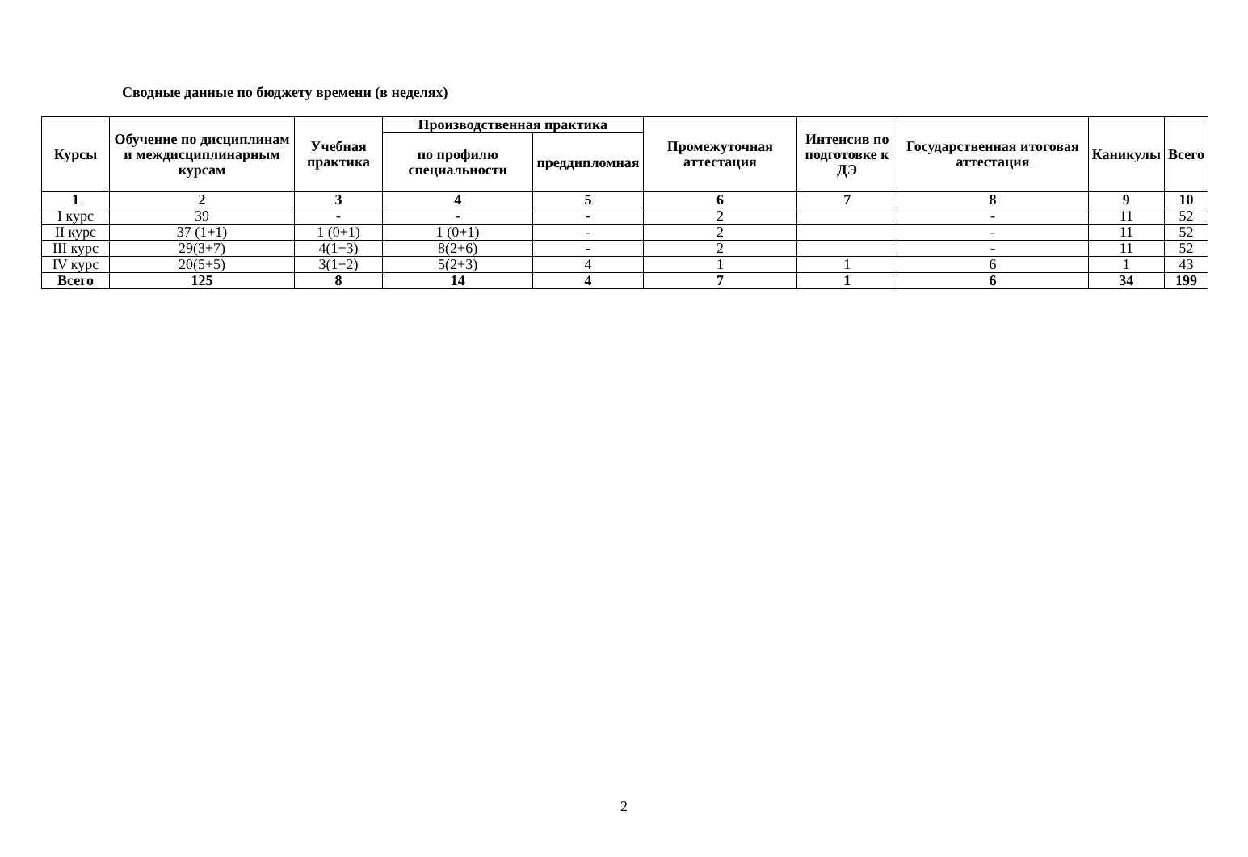Сводные данные по бюджету времени (в неделях)
| Курсы | Обучение по дисциплинам и междисциплинарным курсам | Учебная практика | Производственная практика | | Промежуточная аттестация | Интенсив по подготовке к ДЭ | Государственная итоговая аттестация | Каникулы | Всего |
| --- | --- | --- | --- | --- | --- | --- | --- | --- | --- |
| | | | по профилю специальности | преддипломная | | | | | |
| 1 | 2 | 3 | 4 | 5 | 6 | 7 | 8 | 9 | 10 |
| I курс | 39 | - | - | - | 2 | | - | 11 | 52 |
| II курс | 37 (1+1) | 1 (0+1) | 1 (0+1) | - | 2 | | - | 11 | 52 |
| III курс | 29(3+7) | 4(1+3) | 8(2+6) | - | 2 | | - | 11 | 52 |
| IV курс | 20(5+5) | 3(1+2) | 5(2+3) | 4 | 1 | 1 | 6 | 1 | 43 |
| Всего | 125 | 8 | 14 | 4 | 7 | 1 | 6 | 34 | 199 |
2